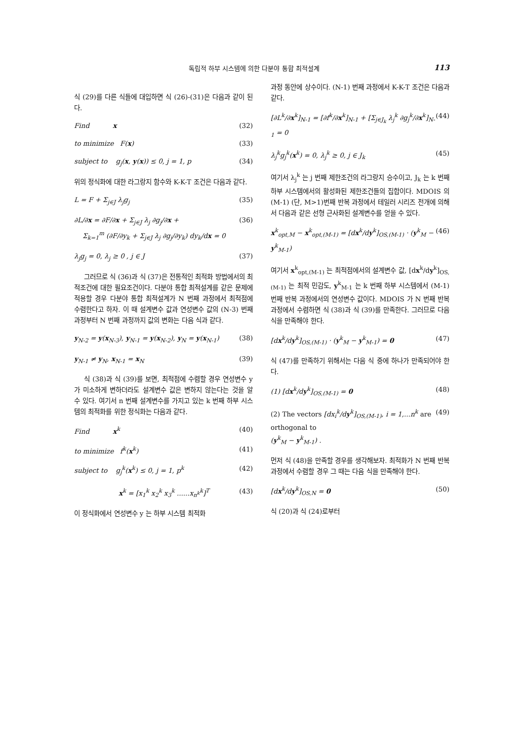독립적 하부 시스템에 의한 다분야 통합 최적설계 113
식 (29)를 다른 식들에 대입하면 식 (26)-(31)은 다음과 같이 된다.
Find x (32)
to minimize F(x) (33)
subject to g<sub>j</sub>(x, y(x)) ≤ 0, j = 1, p (34)
위의 정식화에 대한 라그랑지 함수와 K-K-T 조건은 다음과 같다.
L = F + Σ<sub>j∈J</sub> λ<sub>j</sub>g<sub>j</sub> (35)
∂L/∂x = ∂F/∂x + Σ<sub>j∈J</sub> λ<sub>j</sub> ∂g<sub>j</sub>/∂x +
Σ<sub>k=1</sub><sup>m</sup> (∂F/∂y<sub>k</sub> + Σ<sub>j∈J</sub> λ<sub>j</sub> ∂g<sub>j</sub>/∂y<sub>k</sub>) dy<sub>k</sub>/dx = 0 (36)
λ<sub>j</sub>g<sub>j</sub> = 0, λ<sub>j</sub> ≥ 0 , j ∈ J (37)
그러므로 식 (36)과 식 (37)은 전통적인 최적화 방법에서의 최적조건에 대한 필요조건이다. 다분야 통합 최적설계를 같은 문제에 적용할 경우 다분야 통합 최적설계가 N 번째 과정에서 최적점에 수렴한다고 하자. 이 때 설계변수 값과 연성변수 값의 (N-3) 번째 과정부터 N 번째 과정까지 값의 변화는 다음 식과 같다.
y<sub>N-2</sub> = y(x<sub>N-3</sub>), y<sub>N-1</sub> = y(x<sub>N-2</sub>), y<sub>N</sub> = y(x<sub>N-1</sub>) (38)
y<sub>N-1</sub> ≠ y<sub>N</sub>, x<sub>N-1</sub> = x<sub>N</sub> (39)
식 (38)과 식 (39)를 보면, 최적점에 수렴할 경우 연성변수 y 가 미소하게 변하더라도 설계변수 값은 변하지 않는다는 것을 알 수 있다. 여기서 n 번째 설계변수를 가지고 있는 k 번째 하부 시스템의 최적화를 위한 정식화는 다음과 같다.
Find x<sup>k</sup> (40)
to minimize f<sup>k</sup>(x<sup>k</sup>) (41)
subject to g<sub>j</sub><sup>k</sup>(x<sup>k</sup>) ≤ 0, j = 1, p<sup>k</sup> (42)
x<sup>k</sup> = [x<sub>1</sub><sup>k</sup> x<sub>2</sub><sup>k</sup> x<sub>3</sub><sup>k</sup> ......x<sub>n<sup>k</sup></sub><sup>k</sup>]<sup>T</sup> (43)
이 정식화에서 연성변수 y 는 하부 시스템 최적화
과정 동안에 상수이다. (N-1) 번째 과정에서 K-K-T 조건은 다음과 같다.
[∂L<sup>k</sup>/∂x<sup>k</sup>]<sub>N-1</sub> = [∂f<sup>k</sup>/∂x<sup>k</sup>]<sub>N-1</sub> + [Σ<sub>j∈J<sub>k</sub></sub> λ<sub>j</sub><sup>k</sup> ∂g<sub>j</sub><sup>k</sup>/∂x<sup>k</sup>]<sub>N-1</sub> = 0 (44)
λ<sub>j</sub><sup>k</sup>g<sub>j</sub><sup>k</sup>(x<sup>k</sup>) = 0, λ<sub>j</sub><sup>k</sup> ≥ 0, j ∈ J<sub>k</sub> (45)
여기서 λ<sub>j</sub><sup>k</sup> 는 j 번째 제한조건의 라그랑지 승수이고, J<sub>k</sub> 는 k 번째 하부 시스템에서의 활성화된 제한조건들의 집합이다. MDOIS 의 (M-1) (단, M>1)번째 반복 과정에서 테일러 시리즈 전개에 의해서 다음과 같은 선형 근사화된 설계변수를 얻을 수 있다.
x<sup>k</sup><sub>opt,M</sub> − x<sup>k</sup><sub>opt,(M-1)</sub> = [dx<sup>k</sup>/dy<sup>k</sup>]<sub>OS,(M-1)</sub> · (y<sup>k</sup><sub>M</sub> − y<sup>k</sup><sub>M-1</sub>) (46)
여기서 x<sup>k</sup><sub>opt,(M-1)</sub> 는 최적점에서의 설계변수 값, [dx<sup>k</sup>/dy<sup>k</sup>]<sub>OS,(M-1)</sub> 는 최적 민감도, y<sup>k</sup><sub>M-1</sub> 는 k 번째 하부 시스템에서 (M-1) 번째 반복 과정에서의 연성변수 값이다. MDOIS 가 N 번째 반복 과정에서 수렴하면 식 (38)과 식 (39)를 만족한다. 그러므로 다음 식을 만족해야 한다.
[dx<sup>k</sup>/dy<sup>k</sup>]<sub>OS,(M-1)</sub> · (y<sup>k</sup><sub>M</sub> − y<sup>k</sup><sub>M-1</sub>) = 0 (47)
식 (47)를 만족하기 위해서는 다음 식 중에 하나가 만족되어야 한다.
(1) [dx<sup>k</sup>/dy<sup>k</sup>]<sub>OS,(M-1)</sub> = 0 (48)
(2) The vectors [dx<sub>i</sub><sup>k</sup>/dy<sup>k</sup>]<sub>OS,(M-1)</sub>, i = 1,...n<sup>k</sup> are orthogonal to
(y<sup>k</sup><sub>M</sub> − y<sup>k</sup><sub>M-1</sub>) . (49)
먼저 식 (48)을 만족할 경우를 생각해보자. 최적화가 N 번째 반복과정에서 수렴할 경우 그 때는 다음 식을 만족해야 한다.
[dx<sup>k</sup>/dy<sup>k</sup>]<sub>OS,N</sub> = 0 (50)
식 (20)과 식 (24)로부터